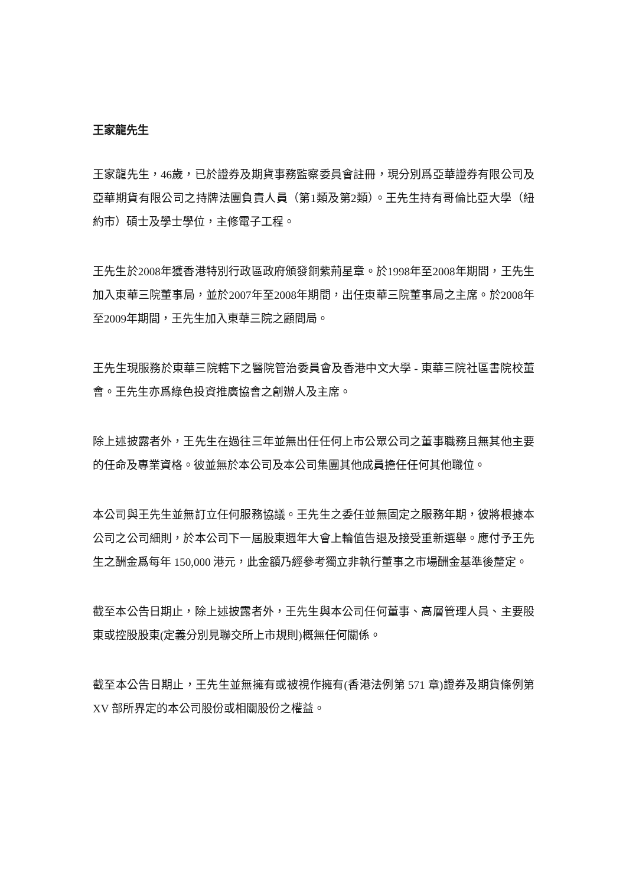王家龍先生
王家龍先生，46歲，已於證券及期貨事務監察委員會註冊，現分別爲亞華證券有限公司及亞華期貨有限公司之持牌法團負責人員（第1類及第2類）。王先生持有哥倫比亞大學（紐約市）碩士及學士學位，主修電子工程。
王先生於2008年獲香港特別行政區政府頒發銅紫荊星章。於1998年至2008年期間，王先生加入東華三院董事局，並於2007年至2008年期間，出任東華三院董事局之主席。於2008年至2009年期間，王先生加入東華三院之顧問局。
王先生現服務於東華三院轄下之醫院管治委員會及香港中文大學 - 東華三院社區書院校董會。王先生亦爲綠色投資推廣協會之創辦人及主席。
除上述披露者外，王先生在過往三年並無出任任何上市公眾公司之董事職務且無其他主要的任命及專業資格。彼並無於本公司及本公司集團其他成員擔任任何其他職位。
本公司與王先生並無訂立任何服務協議。王先生之委任並無固定之服務年期，彼將根據本公司之公司細則，於本公司下一屆股東週年大會上輪值告退及接受重新選舉。應付予王先生之酬金爲每年 150,000 港元，此金額乃經參考獨立非執行董事之市場酬金基準後釐定。
截至本公告日期止，除上述披露者外，王先生與本公司任何董事、高層管理人員、主要股東或控股股東(定義分別見聯交所上市規則)概無任何關係。
截至本公告日期止，王先生並無擁有或被視作擁有(香港法例第 571 章)證券及期貨條例第 XV 部所界定的本公司股份或相關股份之權益。